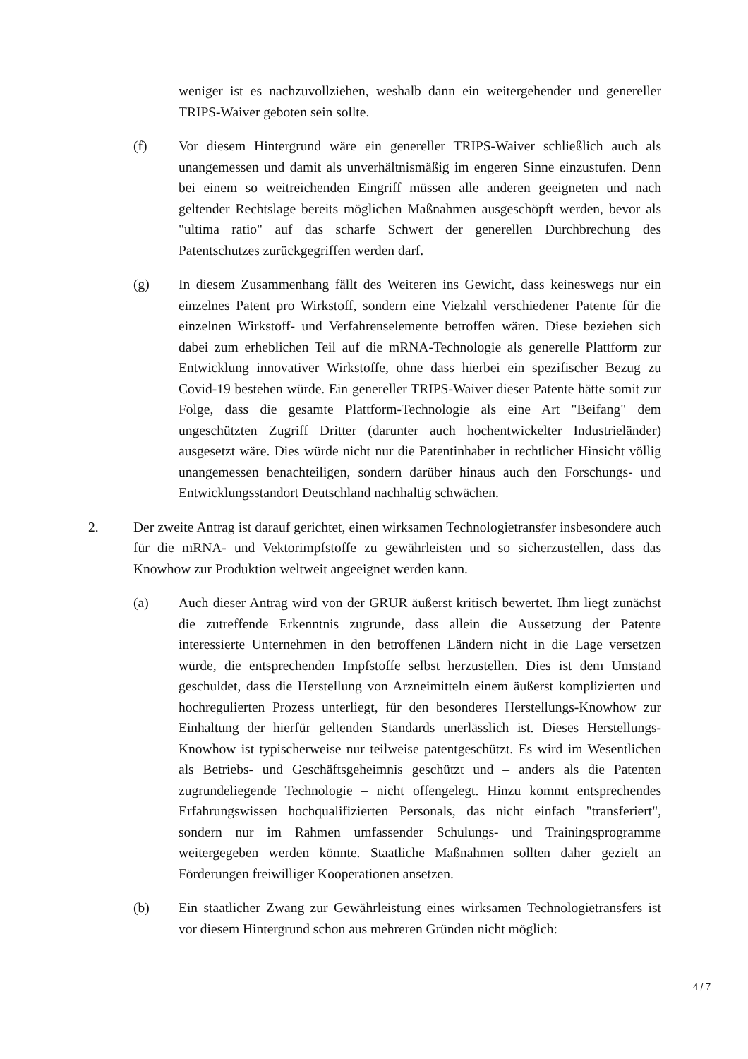weniger ist es nachzuvollziehen, weshalb dann ein weitergehender und genereller TRIPS-Waiver geboten sein sollte.
(f) Vor diesem Hintergrund wäre ein genereller TRIPS-Waiver schließlich auch als unangemessen und damit als unverhältnismäßig im engeren Sinne einzustufen. Denn bei einem so weitreichenden Eingriff müssen alle anderen geeigneten und nach geltender Rechtslage bereits möglichen Maßnahmen ausgeschöpft werden, bevor als "ultima ratio" auf das scharfe Schwert der generellen Durchbrechung des Patentschutzes zurückgegriffen werden darf.
(g) In diesem Zusammenhang fällt des Weiteren ins Gewicht, dass keineswegs nur ein einzelnes Patent pro Wirkstoff, sondern eine Vielzahl verschiedener Patente für die einzelnen Wirkstoff- und Verfahrenselemente betroffen wären. Diese beziehen sich dabei zum erheblichen Teil auf die mRNA-Technologie als generelle Plattform zur Entwicklung innovativer Wirkstoffe, ohne dass hierbei ein spezifischer Bezug zu Covid-19 bestehen würde. Ein genereller TRIPS-Waiver dieser Patente hätte somit zur Folge, dass die gesamte Plattform-Technologie als eine Art "Beifang" dem ungeschützten Zugriff Dritter (darunter auch hochentwickelter Industrieländer) ausgesetzt wäre. Dies würde nicht nur die Patentinhaber in rechtlicher Hinsicht völlig unangemessen benachteiligen, sondern darüber hinaus auch den Forschungs- und Entwicklungsstandort Deutschland nachhaltig schwächen.
2. Der zweite Antrag ist darauf gerichtet, einen wirksamen Technologietransfer insbesondere auch für die mRNA- und Vektorimpfstoffe zu gewährleisten und so sicherzustellen, dass das Knowhow zur Produktion weltweit angeeignet werden kann.
(a) Auch dieser Antrag wird von der GRUR äußerst kritisch bewertet. Ihm liegt zunächst die zutreffende Erkenntnis zugrunde, dass allein die Aussetzung der Patente interessierte Unternehmen in den betroffenen Ländern nicht in die Lage versetzen würde, die entsprechenden Impfstoffe selbst herzustellen. Dies ist dem Umstand geschuldet, dass die Herstellung von Arzneimitteln einem äußerst komplizierten und hochregulierten Prozess unterliegt, für den besonderes Herstellungs-Knowhow zur Einhaltung der hierfür geltenden Standards unerlässlich ist. Dieses Herstellungs-Knowhow ist typischerweise nur teilweise patentgeschützt. Es wird im Wesentlichen als Betriebs- und Geschäftsgeheimnis geschützt und – anders als die Patenten zugrundeliegende Technologie – nicht offengelegt. Hinzu kommt entsprechendes Erfahrungswissen hochqualifizierten Personals, das nicht einfach "transferiert", sondern nur im Rahmen umfassender Schulungs- und Trainingsprogramme weitergegeben werden könnte. Staatliche Maßnahmen sollten daher gezielt an Förderungen freiwilliger Kooperationen ansetzen.
(b) Ein staatlicher Zwang zur Gewährleistung eines wirksamen Technologietransfers ist vor diesem Hintergrund schon aus mehreren Gründen nicht möglich:
4 / 7